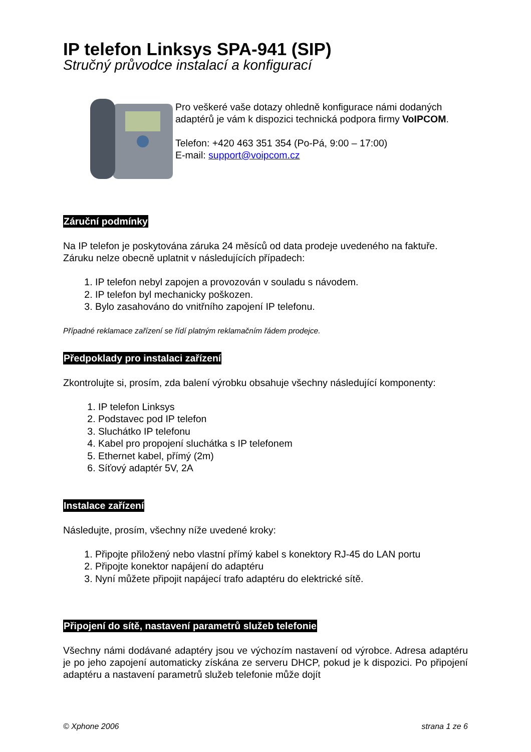IP telefon Linksys SPA-941 (SIP)
Stručný průvodce instalací a konfigurací
Pro veškeré vaše dotazy ohledně konfigurace námi dodaných adaptérů je vám k dispozici technická podpora firmy VoIPCOM.
Telefon: +420 463 351 354 (Po-Pá, 9:00 – 17:00)
E-mail: support@voipcom.cz
Záruční podmínky
Na IP telefon je poskytována záruka 24 měsíců od data prodeje uvedeného na faktuře. Záruku nelze obecně uplatnit v následujících případech:
1. IP telefon nebyl zapojen a provozován v souladu s návodem.
2. IP telefon byl mechanicky poškozen.
3. Bylo zasahováno do vnitřního zapojení IP telefonu.
Případné reklamace zařízení se řídí platným reklamačním řádem prodejce.
Předpoklady pro instalaci zařízení
Zkontrolujte si, prosím, zda balení výrobku obsahuje všechny následující komponenty:
1. IP telefon Linksys
2. Podstavec pod IP telefon
3. Sluchátko IP telefonu
4. Kabel pro propojení sluchátka s IP telefonem
5. Ethernet kabel, přímý (2m)
6. Síťový adaptér 5V, 2A
Instalace zařízení
Následujte, prosím, všechny níže uvedené kroky:
1. Připojte přiložený nebo vlastní přímý kabel s konektory RJ-45 do LAN portu
2. Připojte konektor napájení do adaptéru
3. Nyní můžete připojit napájecí trafo adaptéru do elektrické sítě.
Připojení do sítě, nastavení parametrů služeb telefonie
Všechny námi dodávané adaptéry jsou ve výchozím nastavení od výrobce. Adresa adaptéru je po jeho zapojení automaticky získána ze serveru DHCP, pokud je k dispozici. Po připojení adaptéru a nastavení parametrů služeb telefonie může dojít
© Xphone 2006 strana 1 ze 6